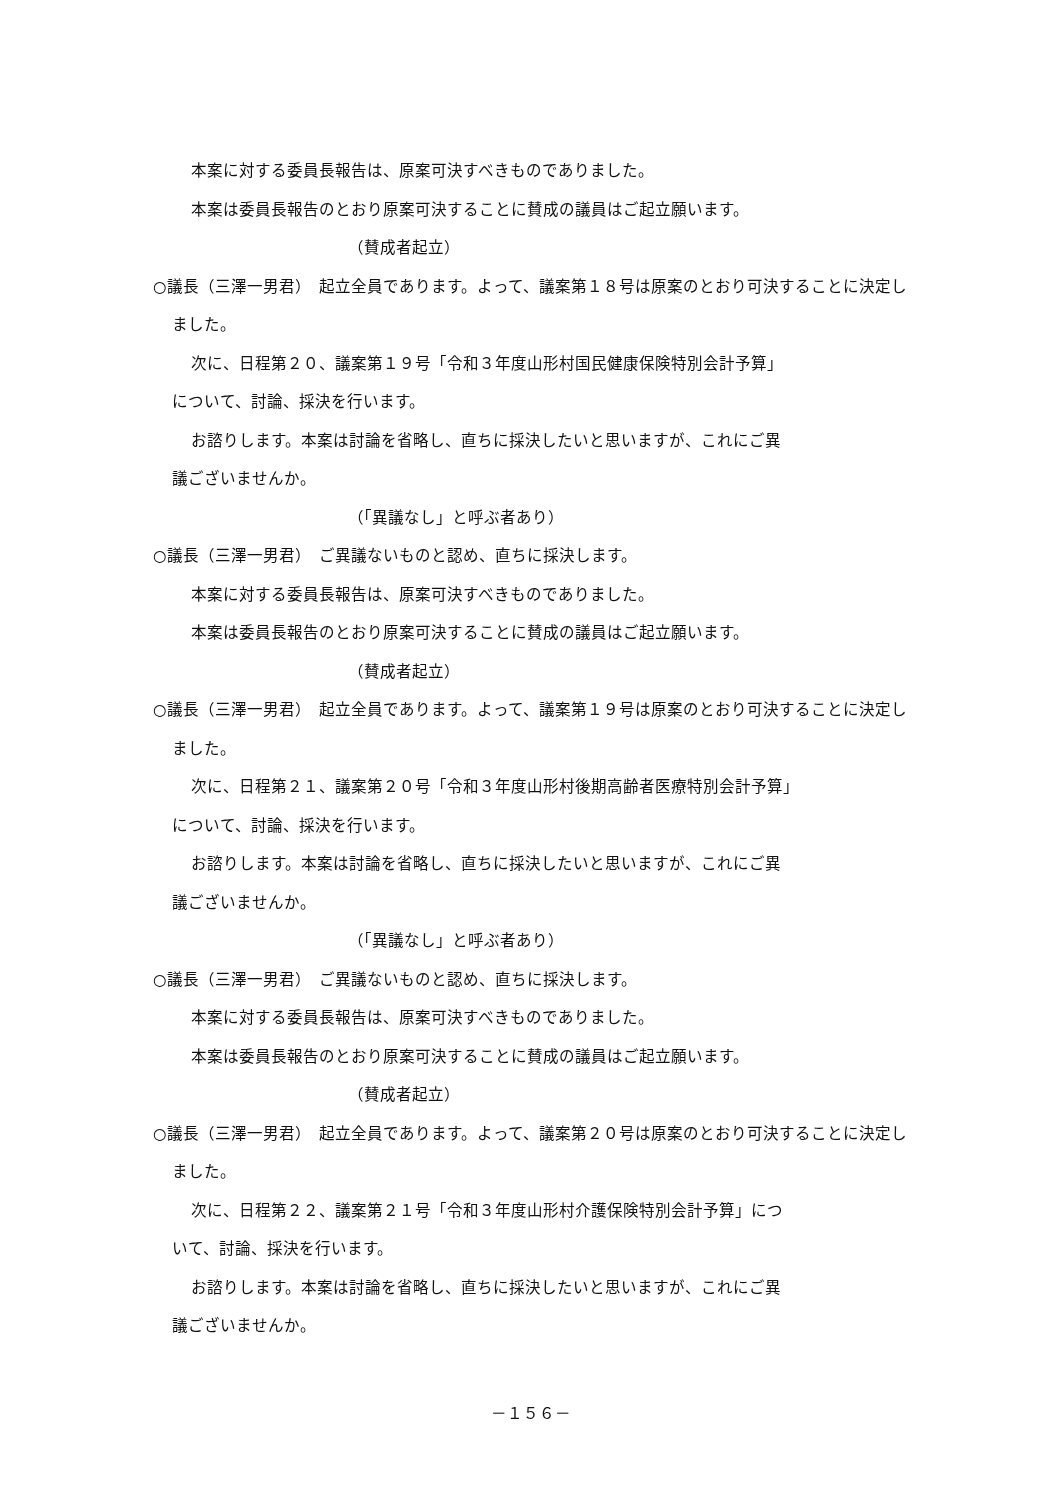本案に対する委員長報告は、原案可決すべきものでありました。
本案は委員長報告のとおり原案可決することに賛成の議員はご起立願います。
（賛成者起立）
○議長（三澤一男君）　起立全員であります。よって、議案第１８号は原案のとおり可決することに決定しました。
次に、日程第２０、議案第１９号「令和３年度山形村国民健康保険特別会計予算」
について、討論、採決を行います。
お諮りします。本案は討論を省略し、直ちに採決したいと思いますが、これにご異
議ございませんか。
（「異議なし」と呼ぶ者あり）
○議長（三澤一男君）　ご異議ないものと認め、直ちに採決します。
本案に対する委員長報告は、原案可決すべきものでありました。
本案は委員長報告のとおり原案可決することに賛成の議員はご起立願います。
（賛成者起立）
○議長（三澤一男君）　起立全員であります。よって、議案第１９号は原案のとおり可決することに決定しました。
次に、日程第２１、議案第２０号「令和３年度山形村後期高齢者医療特別会計予算」
について、討論、採決を行います。
お諮りします。本案は討論を省略し、直ちに採決したいと思いますが、これにご異
議ございませんか。
（「異議なし」と呼ぶ者あり）
○議長（三澤一男君）　ご異議ないものと認め、直ちに採決します。
本案に対する委員長報告は、原案可決すべきものでありました。
本案は委員長報告のとおり原案可決することに賛成の議員はご起立願います。
（賛成者起立）
○議長（三澤一男君）　起立全員であります。よって、議案第２０号は原案のとおり可決することに決定しました。
次に、日程第２２、議案第２１号「令和３年度山形村介護保険特別会計予算」につ
いて、討論、採決を行います。
お諮りします。本案は討論を省略し、直ちに採決したいと思いますが、これにご異
議ございませんか。
－１５６－